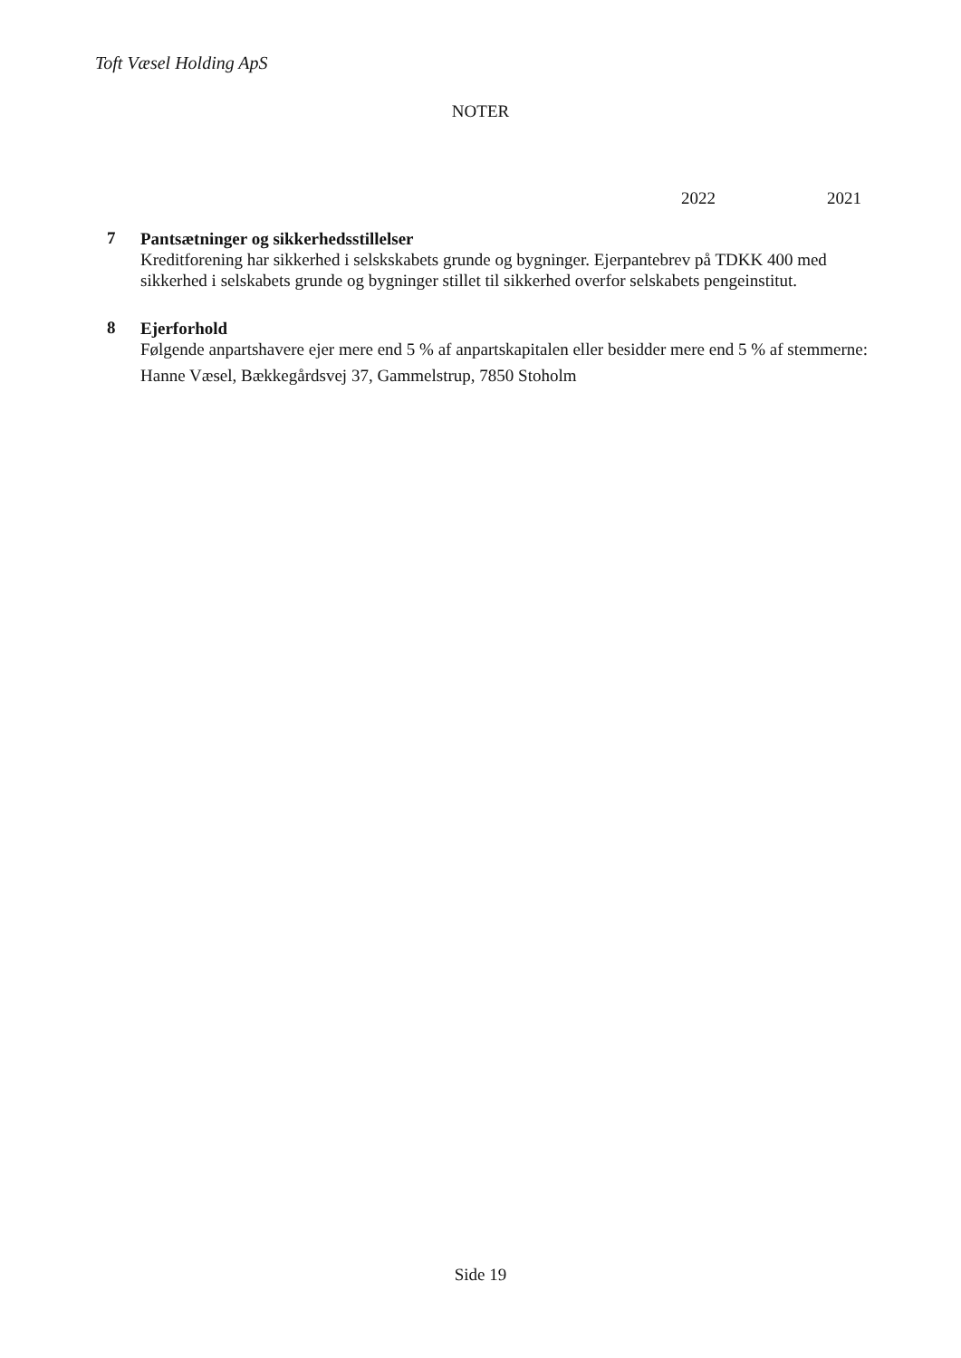Toft Væsel Holding ApS
NOTER
2022 2021
7
Pantsætninger og sikkerhedsstillelser
Kreditforening har sikkerhed i selsk­skabets grunde og bygninger. Ejerpantebrev på TDKK 400 med sikkerhed i selskabets grunde og bygninger stillet til sikkerhed overfor selskabets pengeinstitut.
8
Ejerforhold
Følgende anpartshavere ejer mere end 5 % af anpartskapitalen eller besidder mere end 5 % af stemmerne:
Hanne Væsel, Bækkegårdsvej 37, Gammelstrup, 7850 Stoholm
Side 19